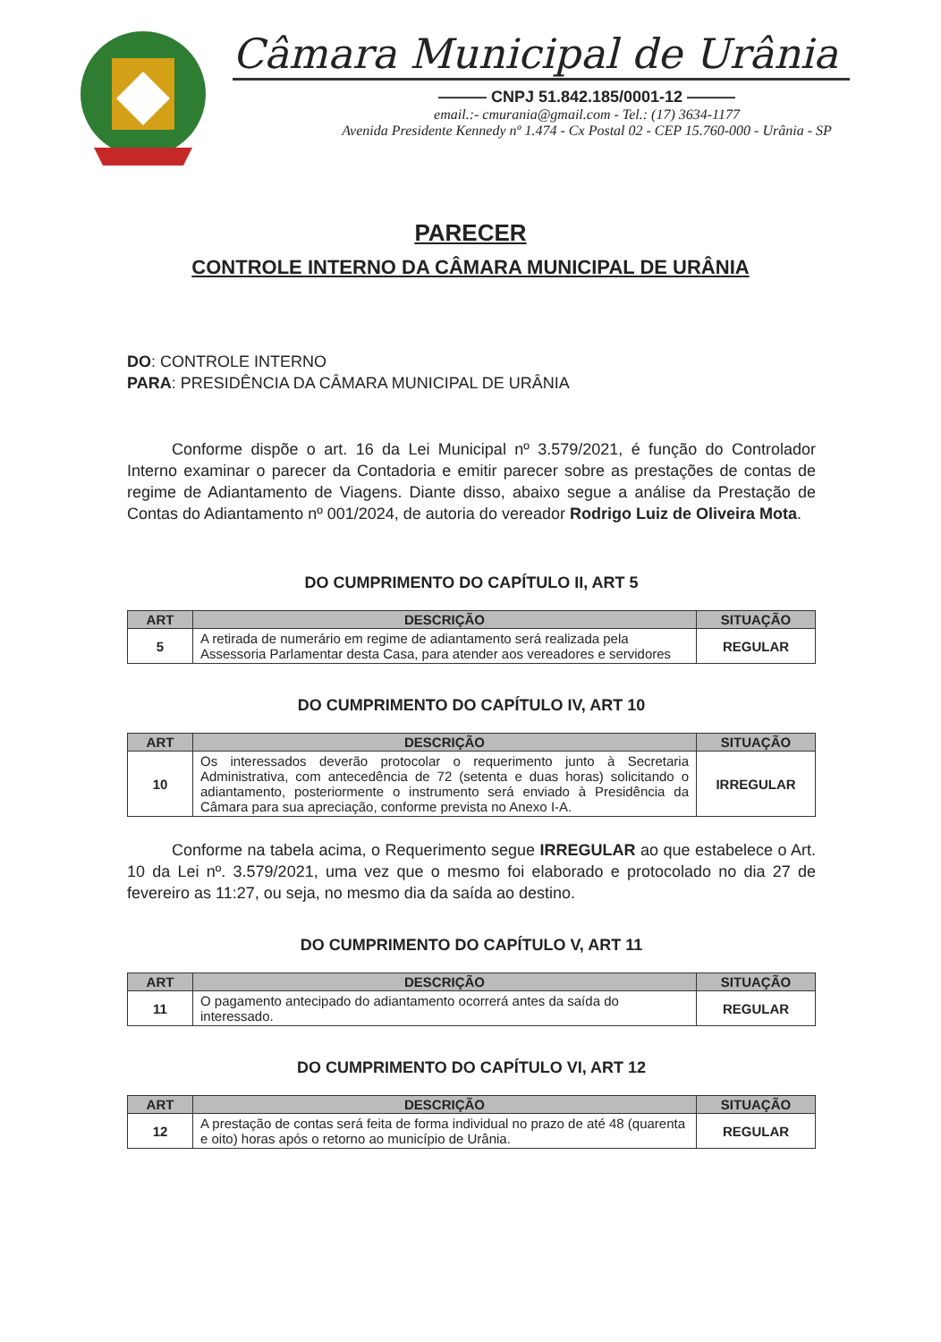Câmara Municipal de Urânia
——— CNPJ 51.842.185/0001-12 ———
email.:- cmurania@gmail.com - Tel.: (17) 3634-1177
Avenida Presidente Kennedy nº 1.474 - Cx Postal 02 - CEP 15.760-000 - Urânia - SP
PARECER
CONTROLE INTERNO DA CÂMARA MUNICIPAL DE URÂNIA
DO: CONTROLE INTERNO
PARA: PRESIDÊNCIA DA CÂMARA MUNICIPAL DE URÂNIA
Conforme dispõe o art. 16 da Lei Municipal nº 3.579/2021, é função do Controlador Interno examinar o parecer da Contadoria e emitir parecer sobre as prestações de contas de regime de Adiantamento de Viagens. Diante disso, abaixo segue a análise da Prestação de Contas do Adiantamento nº 001/2024, de autoria do vereador Rodrigo Luiz de Oliveira Mota.
DO CUMPRIMENTO DO CAPÍTULO II, ART 5
| ART | DESCRIÇÃO | SITUAÇÃO |
| --- | --- | --- |
| 5 | A retirada de numerário em regime de adiantamento será realizada pela Assessoria Parlamentar desta Casa, para atender aos vereadores e servidores | REGULAR |
DO CUMPRIMENTO DO CAPÍTULO IV, ART 10
| ART | DESCRIÇÃO | SITUAÇÃO |
| --- | --- | --- |
| 10 | Os interessados deverão protocolar o requerimento junto à Secretaria Administrativa, com antecedência de 72 (setenta e duas horas) solicitando o adiantamento, posteriormente o instrumento será enviado à Presidência da Câmara para sua apreciação, conforme prevista no Anexo I-A. | IRREGULAR |
Conforme na tabela acima, o Requerimento segue IRREGULAR ao que estabelece o Art. 10 da Lei nº. 3.579/2021, uma vez que o mesmo foi elaborado e protocolado no dia 27 de fevereiro as 11:27, ou seja, no mesmo dia da saída ao destino.
DO CUMPRIMENTO DO CAPÍTULO V, ART 11
| ART | DESCRIÇÃO | SITUAÇÃO |
| --- | --- | --- |
| 11 | O pagamento antecipado do adiantamento ocorrerá antes da saída do interessado. | REGULAR |
DO CUMPRIMENTO DO CAPÍTULO VI, ART 12
| ART | DESCRIÇÃO | SITUAÇÃO |
| --- | --- | --- |
| 12 | A prestação de contas será feita de forma individual no prazo de até 48 (quarenta e oito) horas após o retorno ao município de Urânia. | REGULAR |